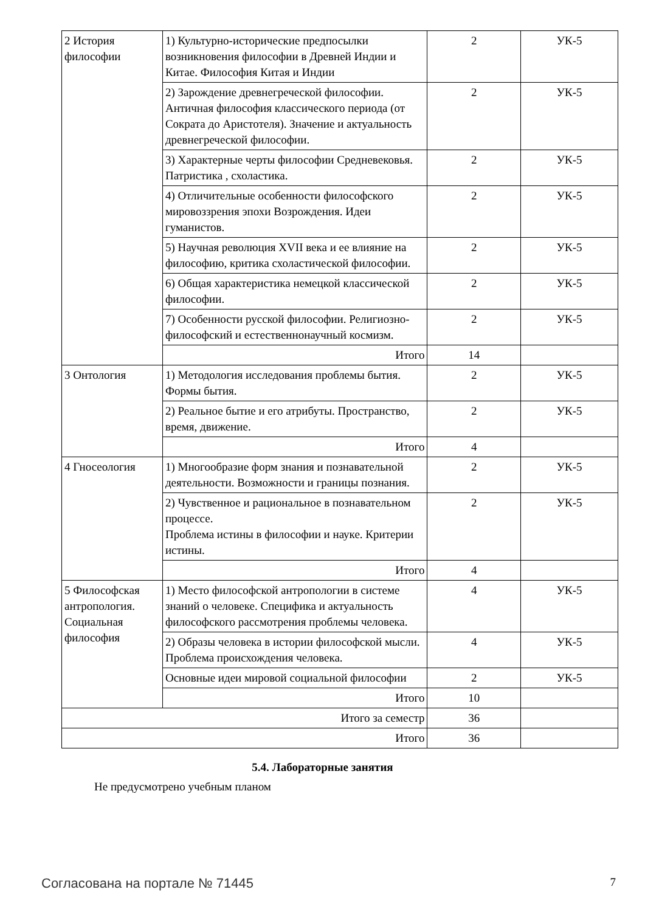| 2 История философии | 1) Культурно-исторические предпосылки возникновения философии в Древней Индии и Китае. Философия Китая и Индии | 2 | УК-5 |
| | 2) Зарождение древнегреческой философии. Античная философия классического периода (от Сократа до Аристотеля). Значение и актуальность древнегреческой философии. | 2 | УК-5 |
| | 3) Характерные черты философии Средневековья. Патристика , схоластика. | 2 | УК-5 |
| | 4) Отличительные особенности философского мировоззрения эпохи Возрождения. Идеи гуманистов. | 2 | УК-5 |
| | 5) Научная революция XVII века и ее влияние на философию, критика схоластической философии. | 2 | УК-5 |
| | 6) Общая характеристика немецкой классической философии. | 2 | УК-5 |
| | 7) Особенности русской философии. Религиозно-философский и естественнонаучный космизм. | 2 | УК-5 |
| | Итого | 14 | |
| 3 Онтология | 1) Методология исследования проблемы бытия. Формы бытия. | 2 | УК-5 |
| | 2) Реальное бытие и его атрибуты. Пространство, время, движение. | 2 | УК-5 |
| | Итого | 4 | |
| 4 Гносеология | 1) Многообразие форм знания и познавательной деятельности. Возможности и границы познания. | 2 | УК-5 |
| | 2) Чувственное и рациональное в познавательном процессе. Проблема истины в философии и науке. Критерии истины. | 2 | УК-5 |
| | Итого | 4 | |
| 5 Философская антропология. Социальная философия | 1) Место философской антропологии в системе знаний о человеке. Специфика и актуальность философского рассмотрения проблемы человека. | 4 | УК-5 |
| | 2) Образы человека в истории философской мысли. Проблема происхождения человека. | 4 | УК-5 |
| | Основные идеи мировой социальной философии | 2 | УК-5 |
| | Итого | 10 | |
| Итого за семестр | | 36 | |
| Итого | | 36 | |
5.4. Лабораторные занятия
Не предусмотрено учебным планом
Согласована на портале № 71445 7